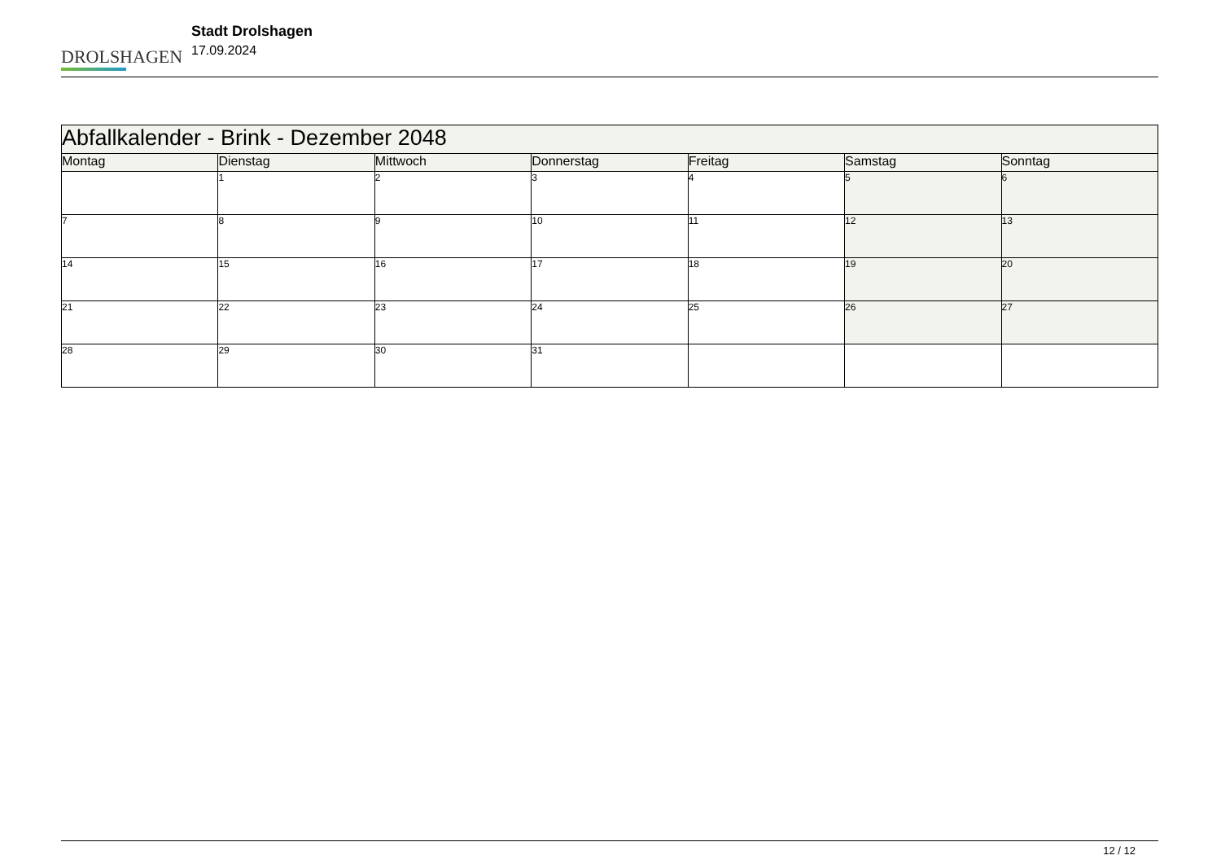DROLSHAGEN
Stadt Drolshagen
17.09.2024
| Abfallkalender - Brink - Dezember 2048 | | | | | | |
| --- | --- | --- | --- | --- | --- | --- |
| Montag | Dienstag | Mittwoch | Donnerstag | Freitag | Samstag | Sonntag |
| | 1 | 2 | 3 | 4 | 5 | 6 |
| 7 | 8 | 9 | 10 | 11 | 12 | 13 |
| 14 | 15 | 16 | 17 | 18 | 19 | 20 |
| 21 | 22 | 23 | 24 | 25 | 26 | 27 |
| 28 | 29 | 30 | 31 | | | |
12 / 12